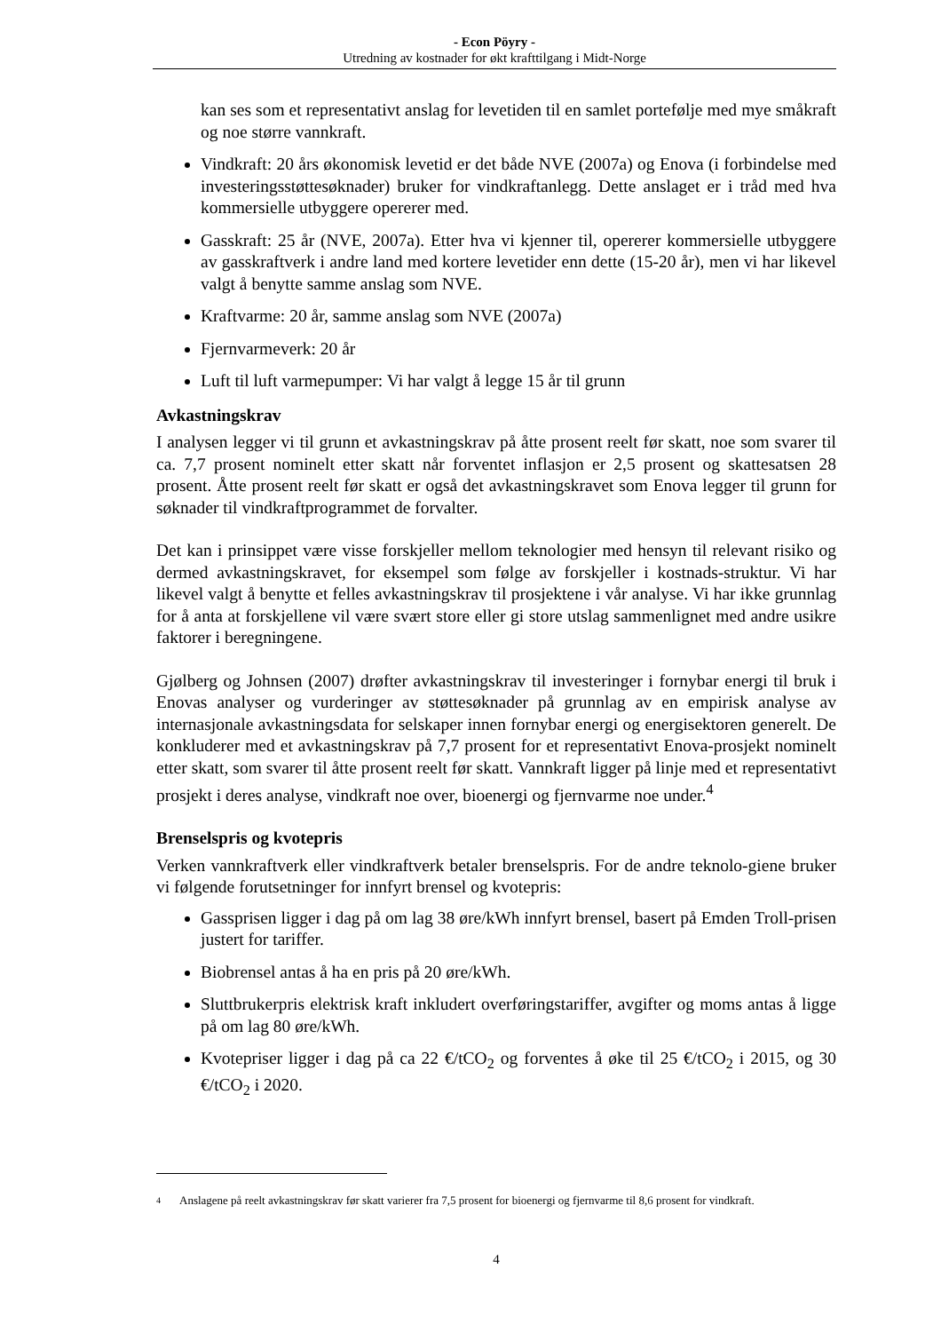- Econ Pöyry -
Utredning av kostnader for økt krafttilgang i Midt-Norge
kan ses som et representativt anslag for levetiden til en samlet portefølje med mye småkraft og noe større vannkraft.
Vindkraft: 20 års økonomisk levetid er det både NVE (2007a) og Enova (i forbindelse med investeringsstøttesøknader) bruker for vindkraftanlegg. Dette anslaget er i tråd med hva kommersielle utbyggere opererer med.
Gasskraft: 25 år (NVE, 2007a). Etter hva vi kjenner til, opererer kommersielle utbyggere av gasskraftverk i andre land med kortere levetider enn dette (15-20 år), men vi har likevel valgt å benytte samme anslag som NVE.
Kraftvarme: 20 år, samme anslag som NVE (2007a)
Fjernvarmeverk: 20 år
Luft til luft varmepumper: Vi har valgt å legge 15 år til grunn
Avkastningskrav
I analysen legger vi til grunn et avkastningskrav på åtte prosent reelt før skatt, noe som svarer til ca. 7,7 prosent nominelt etter skatt når forventet inflasjon er 2,5 prosent og skattesatsen 28 prosent. Åtte prosent reelt før skatt er også det avkastningskravet som Enova legger til grunn for søknader til vindkraftprogrammet de forvalter.
Det kan i prinsippet være visse forskjeller mellom teknologier med hensyn til relevant risiko og dermed avkastningskravet, for eksempel som følge av forskjeller i kostnads-struktur. Vi har likevel valgt å benytte et felles avkastningskrav til prosjektene i vår analyse. Vi har ikke grunnlag for å anta at forskjellene vil være svært store eller gi store utslag sammenlignet med andre usikre faktorer i beregningene.
Gjølberg og Johnsen (2007) drøfter avkastningskrav til investeringer i fornybar energi til bruk i Enovas analyser og vurderinger av støttesøknader på grunnlag av en empirisk analyse av internasjonale avkastningsdata for selskaper innen fornybar energi og energisektoren generelt. De konkluderer med et avkastningskrav på 7,7 prosent for et representativt Enova-prosjekt nominelt etter skatt, som svarer til åtte prosent reelt før skatt. Vannkraft ligger på linje med et representativt prosjekt i deres analyse, vindkraft noe over, bioenergi og fjernvarme noe under.<sup>4</sup>
Brenselspris og kvotepris
Verken vannkraftverk eller vindkraftverk betaler brenselspris. For de andre teknolo-giene bruker vi følgende forutsetninger for innfyrt brensel og kvotepris:
Gassprisen ligger i dag på om lag 38 øre/kWh innfyrt brensel, basert på Emden Troll-prisen justert for tariffer.
Biobrensel antas å ha en pris på 20 øre/kWh.
Sluttbrukerpris elektrisk kraft inkludert overføringstariffer, avgifter og moms antas å ligge på om lag 80 øre/kWh.
Kvotepriser ligger i dag på ca 22 €/tCO<sub>2</sub> og forventes å øke til 25 €/tCO<sub>2</sub> i 2015, og 30 €/tCO<sub>2</sub> i 2020.
4
Anslagene på reelt avkastningskrav før skatt varierer fra 7,5 prosent for bioenergi og fjernvarme til 8,6 prosent for vindkraft.
4